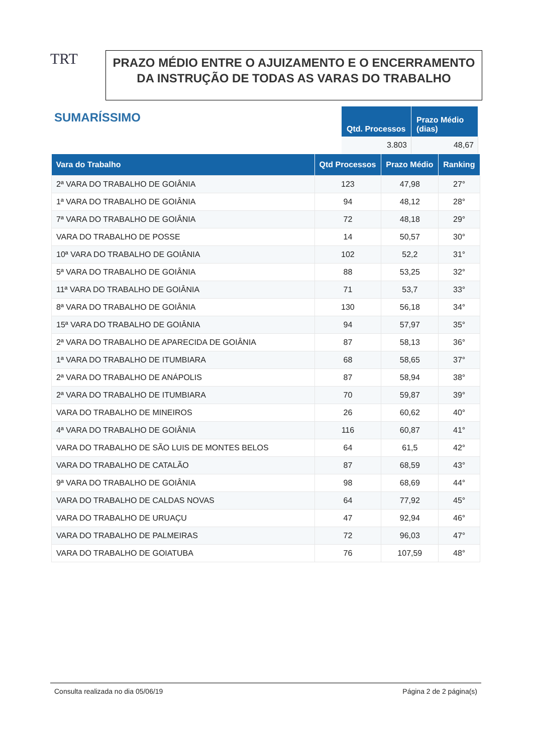TRT
PRAZO MÉDIO ENTRE O AJUIZAMENTO E O ENCERRAMENTO DA INSTRUÇÃO DE TODAS AS VARAS DO TRABALHO
SUMARÍSSIMO
| Qtd. Processos | Prazo Médio (dias) |
| --- | --- |
| 3.803 | 48,67 |
| Vara do Trabalho | Qtd Processos | Prazo Médio | Ranking |
| --- | --- | --- | --- |
| 2ª VARA DO TRABALHO DE GOIÂNIA | 123 | 47,98 | 27° |
| 1ª VARA DO TRABALHO DE GOIÂNIA | 94 | 48,12 | 28° |
| 7ª VARA DO TRABALHO DE GOIÂNIA | 72 | 48,18 | 29° |
| VARA DO TRABALHO DE POSSE | 14 | 50,57 | 30° |
| 10ª VARA DO TRABALHO DE GOIÂNIA | 102 | 52,2 | 31° |
| 5ª VARA DO TRABALHO DE GOIÂNIA | 88 | 53,25 | 32° |
| 11ª VARA DO TRABALHO DE GOIÂNIA | 71 | 53,7 | 33° |
| 8ª VARA DO TRABALHO DE GOIÂNIA | 130 | 56,18 | 34° |
| 15ª VARA DO TRABALHO DE GOIÂNIA | 94 | 57,97 | 35° |
| 2ª VARA DO TRABALHO DE APARECIDA DE GOIÂNIA | 87 | 58,13 | 36° |
| 1ª VARA DO TRABALHO DE ITUMBIARA | 68 | 58,65 | 37° |
| 2ª VARA DO TRABALHO DE ANÁPOLIS | 87 | 58,94 | 38° |
| 2ª VARA DO TRABALHO DE ITUMBIARA | 70 | 59,87 | 39° |
| VARA DO TRABALHO DE MINEIROS | 26 | 60,62 | 40° |
| 4ª VARA DO TRABALHO DE GOIÂNIA | 116 | 60,87 | 41° |
| VARA DO TRABALHO DE SÃO LUIS DE MONTES BELOS | 64 | 61,5 | 42° |
| VARA DO TRABALHO DE CATALÃO | 87 | 68,59 | 43° |
| 9ª VARA DO TRABALHO DE GOIÂNIA | 98 | 68,69 | 44° |
| VARA DO TRABALHO DE CALDAS NOVAS | 64 | 77,92 | 45° |
| VARA DO TRABALHO DE URUAÇU | 47 | 92,94 | 46° |
| VARA DO TRABALHO DE PALMEIRAS | 72 | 96,03 | 47° |
| VARA DO TRABALHO DE GOIATUBA | 76 | 107,59 | 48° |
Consulta realizada no dia 05/06/19 Página 2 de 2 página(s)